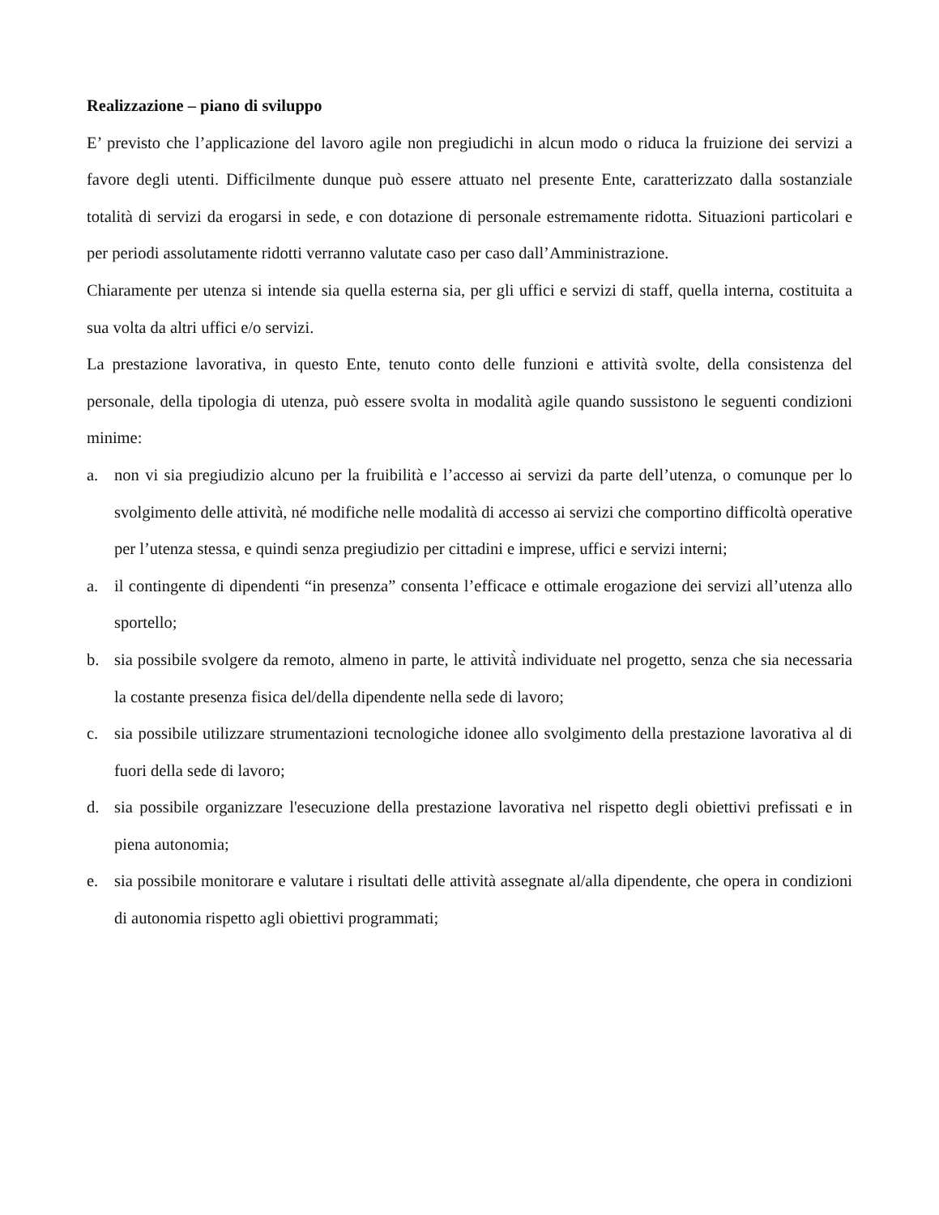Realizzazione – piano di sviluppo
E’ previsto che l’applicazione del lavoro agile non pregiudichi in alcun modo o riduca la fruizione dei servizi a favore degli utenti. Difficilmente dunque può essere attuato nel presente Ente, caratterizzato dalla sostanziale totalità di servizi da erogarsi in sede, e con dotazione di personale estremamente ridotta. Situazioni particolari e per periodi assolutamente ridotti verranno valutate caso per caso dall’Amministrazione.
Chiaramente per utenza si intende sia quella esterna sia, per gli uffici e servizi di staff, quella interna, costituita a sua volta da altri uffici e/o servizi.
La prestazione lavorativa, in questo Ente, tenuto conto delle funzioni e attività svolte, della consistenza del personale, della tipologia di utenza, può essere svolta in modalità agile quando sussistono le seguenti condizioni minime:
a. non vi sia pregiudizio alcuno per la fruibilità e l’accesso ai servizi da parte dell’utenza, o comunque per lo svolgimento delle attività, né modifiche nelle modalità di accesso ai servizi che comportino difficoltà operative per l’utenza stessa, e quindi senza pregiudizio per cittadini e imprese, uffici e servizi interni;
a. il contingente di dipendenti “in presenza” consenta l’efficace e ottimale erogazione dei servizi all’utenza allo sportello;
b. sia possibile svolgere da remoto, almeno in parte, le attività̀ individuate nel progetto, senza che sia necessaria la costante presenza fisica del/della dipendente nella sede di lavoro;
c. sia possibile utilizzare strumentazioni tecnologiche idonee allo svolgimento della prestazione lavorativa al di fuori della sede di lavoro;
d. sia possibile organizzare l'esecuzione della prestazione lavorativa nel rispetto degli obiettivi prefissati e in piena autonomia;
e. sia possibile monitorare e valutare i risultati delle attività assegnate al/alla dipendente, che opera in condizioni di autonomia rispetto agli obiettivi programmati;